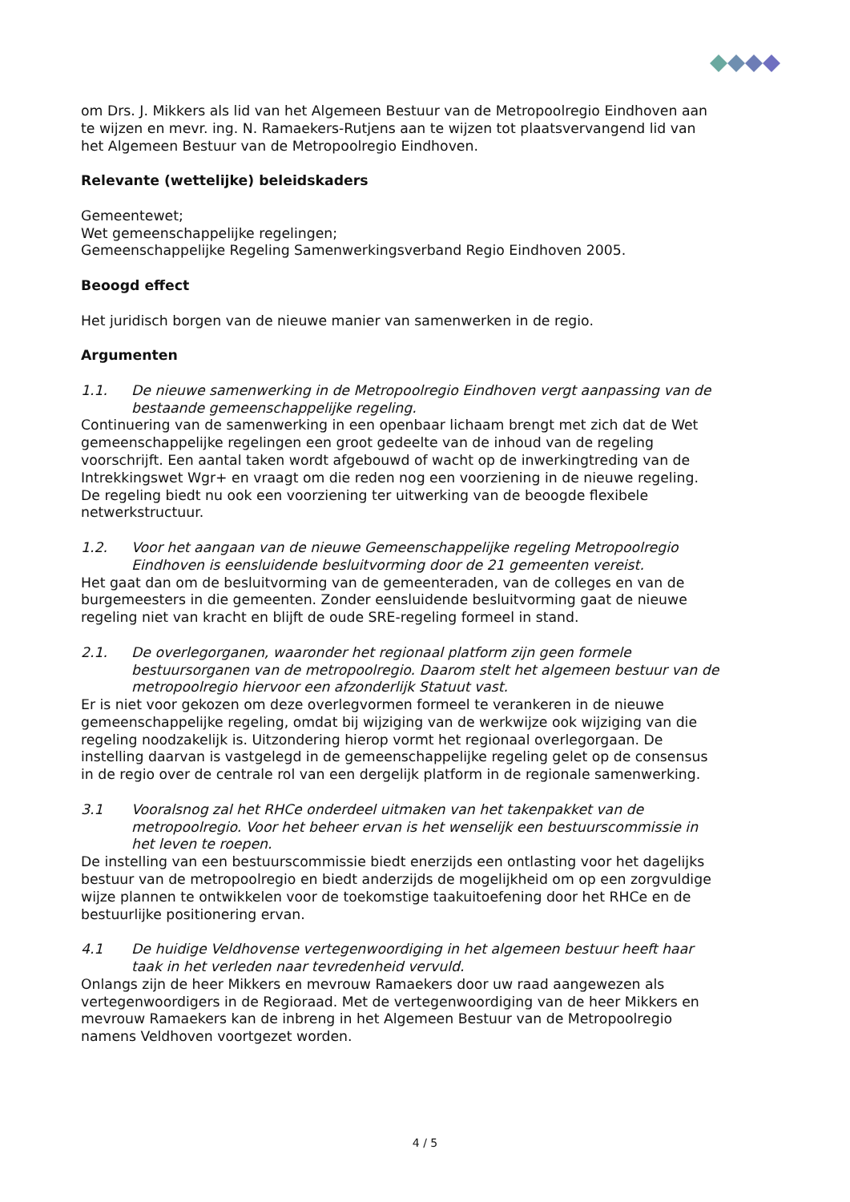om Drs. J. Mikkers als lid van het Algemeen Bestuur van de Metropoolregio Eindhoven aan te wijzen en mevr. ing. N. Ramaekers-Rutjens aan te wijzen tot plaatsvervangend lid van het Algemeen Bestuur van de Metropoolregio Eindhoven.
Relevante (wettelijke) beleidskaders
Gemeentewet;
Wet gemeenschappelijke regelingen;
Gemeenschappelijke Regeling Samenwerkingsverband Regio Eindhoven 2005.
Beoogd effect
Het juridisch borgen van de nieuwe manier van samenwerken in de regio.
Argumenten
1.1. De nieuwe samenwerking in de Metropoolregio Eindhoven vergt aanpassing van de bestaande gemeenschappelijke regeling.
Continuering van de samenwerking in een openbaar lichaam brengt met zich dat de Wet gemeenschappelijke regelingen een groot gedeelte van de inhoud van de regeling voorschrijft. Een aantal taken wordt afgebouwd of wacht op de inwerkingtreding van de Intrekkingswet Wgr+ en vraagt om die reden nog een voorziening in de nieuwe regeling. De regeling biedt nu ook een voorziening ter uitwerking van de beoogde flexibele netwerkstructuur.
1.2. Voor het aangaan van de nieuwe Gemeenschappelijke regeling Metropoolregio Eindhoven is eensluidende besluitvorming door de 21 gemeenten vereist.
Het gaat dan om de besluitvorming van de gemeenteraden, van de colleges en van de burgemeesters in die gemeenten. Zonder eensluidende besluitvorming gaat de nieuwe regeling niet van kracht en blijft de oude SRE-regeling formeel in stand.
2.1. De overlegorganen, waaronder het regionaal platform zijn geen formele bestuursorganen van de metropoolregio. Daarom stelt het algemeen bestuur van de metropoolregio hiervoor een afzonderlijk Statuut vast.
Er is niet voor gekozen om deze overlegvormen formeel te verankeren in de nieuwe gemeenschappelijke regeling, omdat bij wijziging van de werkwijze ook wijziging van die regeling noodzakelijk is. Uitzondering hierop vormt het regionaal overlegorgaan. De instelling daarvan is vastgelegd in de gemeenschappelijke regeling gelet op de consensus in de regio over de centrale rol van een dergelijk platform in de regionale samenwerking.
3.1 Vooralsnog zal het RHCe onderdeel uitmaken van het takenpakket van de metropoolregio. Voor het beheer ervan is het wenselijk een bestuurscommissie in het leven te roepen.
De instelling van een bestuurscommissie biedt enerzijds een ontlasting voor het dagelijks bestuur van de metropoolregio en biedt anderzijds de mogelijkheid om op een zorgvuldige wijze plannen te ontwikkelen voor de toekomstige taakuitoefening door het RHCe en de bestuurlijke positionering ervan.
4.1 De huidige Veldhovense vertegenwoordiging in het algemeen bestuur heeft haar taak in het verleden naar tevredenheid vervuld.
Onlangs zijn de heer Mikkers en mevrouw Ramaekers door uw raad aangewezen als vertegenwoordigers in de Regioraad. Met de vertegenwoordiging van de heer Mikkers en mevrouw Ramaekers kan de inbreng in het Algemeen Bestuur van de Metropoolregio namens Veldhoven voortgezet worden.
4 / 5